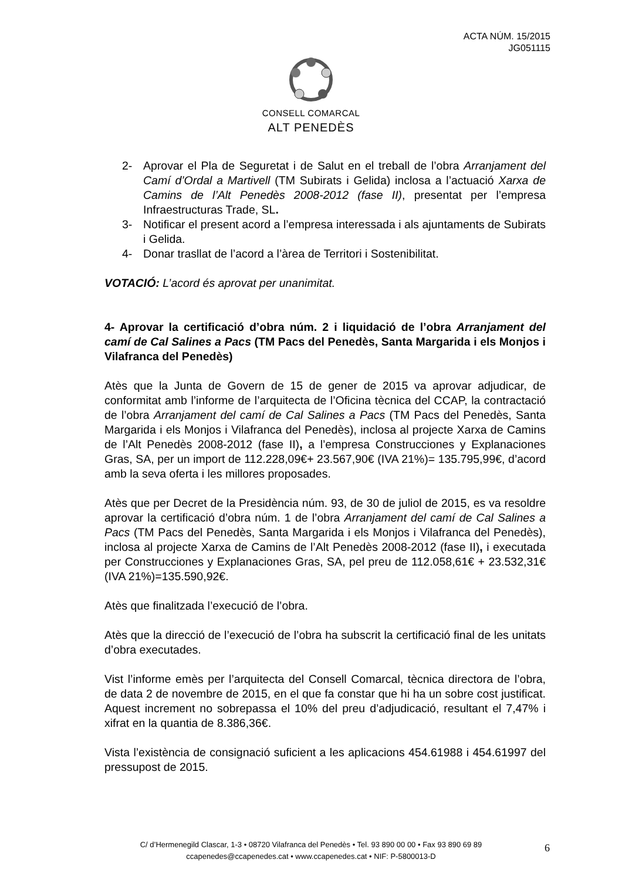ACTA NÚM. 15/2015
JG051115
CONSELL COMARCAL
ALT PENEDÈS
2- Aprovar el Pla de Seguretat i de Salut en el treball de l’obra Arranjament del Camí d’Ordal a Martivell (TM Subirats i Gelida) inclosa a l’actuació Xarxa de Camins de l’Alt Penedès 2008-2012 (fase II), presentat per l’empresa Infraestructuras Trade, SL.
3- Notificar el present acord a l’empresa interessada i als ajuntaments de Subirats i Gelida.
4- Donar trasllat de l’acord a l’àrea de Territori i Sostenibilitat.
VOTACIÓ: L’acord és aprovat per unanimitat.
4- Aprovar la certificació d’obra núm. 2 i liquidació de l’obra Arranjament del camí de Cal Salines a Pacs (TM Pacs del Penedès, Santa Margarida i els Monjos i Vilafranca del Penedès)
Atès que la Junta de Govern de 15 de gener de 2015 va aprovar adjudicar, de conformitat amb l’informe de l’arquitecta de l’Oficina tècnica del CCAP, la contractació de l’obra Arranjament del camí de Cal Salines a Pacs (TM Pacs del Penedès, Santa Margarida i els Monjos i Vilafranca del Penedès), inclosa al projecte Xarxa de Camins de l’Alt Penedès 2008-2012 (fase II), a l’empresa Construcciones y Explanaciones Gras, SA, per un import de 112.228,09€+ 23.567,90€ (IVA 21%)= 135.795,99€, d’acord amb la seva oferta i les millores proposades.
Atès que per Decret de la Presidència núm. 93, de 30 de juliol de 2015, es va resoldre aprovar la certificació d’obra núm. 1 de l’obra Arranjament del camí de Cal Salines a Pacs (TM Pacs del Penedès, Santa Margarida i els Monjos i Vilafranca del Penedès), inclosa al projecte Xarxa de Camins de l’Alt Penedès 2008-2012 (fase II), i executada per Construcciones y Explanaciones Gras, SA, pel preu de 112.058,61€ + 23.532,31€ (IVA 21%)=135.590,92€.
Atès que finalitzada l’execució de l’obra.
Atès que la direcció de l’execució de l’obra ha subscrit la certificació final de les unitats d’obra executades.
Vist l’informe emès per l’arquitecta del Consell Comarcal, tècnica directora de l’obra, de data 2 de novembre de 2015, en el que fa constar que hi ha un sobre cost justificat. Aquest increment no sobrepassa el 10% del preu d’adjudicació, resultant el 7,47% i xifrat en la quantia de 8.386,36€.
Vista l’existència de consignació suficient a les aplicacions 454.61988 i 454.61997 del pressupost de 2015.
C/ d’Hermenegild Clascar, 1-3 • 08720 Vilafranca del Penedès • Tel. 93 890 00 00 • Fax 93 890 69 89
ccapenedes@ccapenedes.cat • www.ccapenedes.cat • NIF: P-5800013-D
6